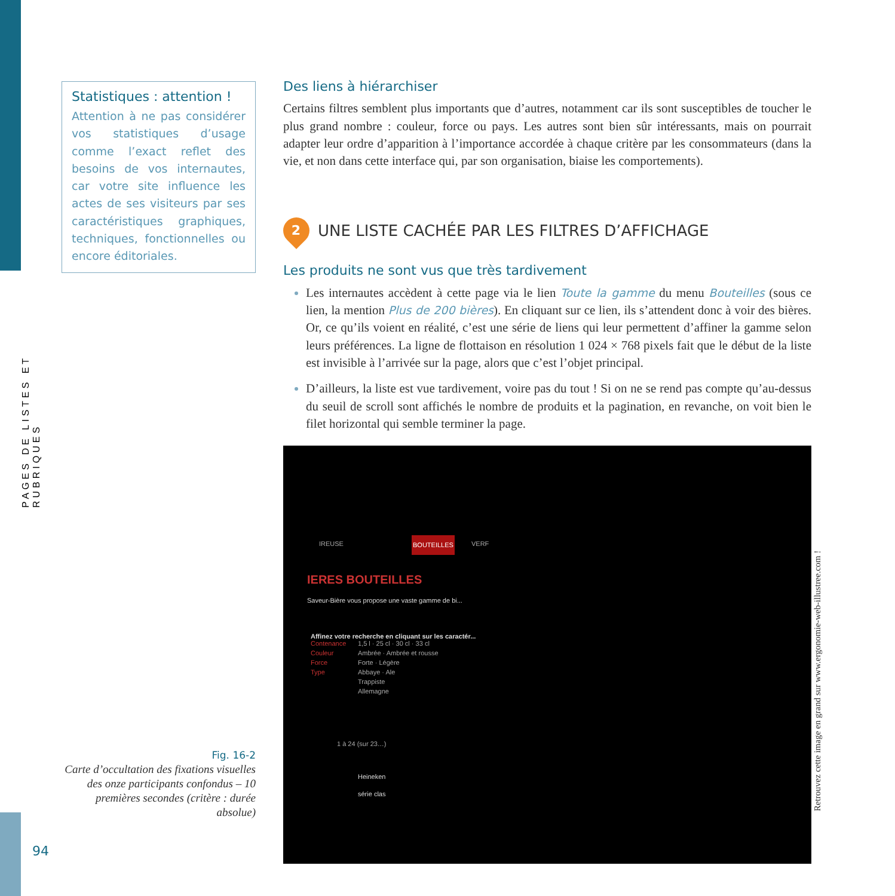PAGES DE LISTES ET RUBRIQUES
Statistiques : attention !
Attention à ne pas considérer vos statistiques d’usage comme l’exact reflet des besoins de vos internautes, car votre site influence les actes de ses visiteurs par ses caractéristiques graphiques, techniques, fonctionnelles ou encore éditoriales.
Fig. 16-2
Carte d’occultation des fixations visuelles des onze participants confondus – 10 premières secondes (critère : durée absolue)
94
Des liens à hiérarchiser
Certains filtres semblent plus importants que d’autres, notamment car ils sont susceptibles de toucher le plus grand nombre : couleur, force ou pays. Les autres sont bien sûr intéressants, mais on pourrait adapter leur ordre d’apparition à l’importance accordée à chaque critère par les consommateurs (dans la vie, et non dans cette interface qui, par son organisation, biaise les comportements).
2 UNE LISTE CACHÉE PAR LES FILTRES D’AFFICHAGE
Les produits ne sont vus que très tardivement
Les internautes accèdent à cette page via le lien Toute la gamme du menu Bouteilles (sous ce lien, la mention Plus de 200 bières). En cliquant sur ce lien, ils s’attendent donc à voir des bières. Or, ce qu’ils voient en réalité, c’est une série de liens qui leur permettent d’affiner la gamme selon leurs préférences. La ligne de flottaison en résolution 1 024 × 768 pixels fait que le début de la liste est invisible à l’arrivée sur la page, alors que c’est l’objet principal.
D’ailleurs, la liste est vue tardivement, voire pas du tout ! Si on ne se rend pas compte qu’au-dessus du seuil de scroll sont affichés le nombre de produits et la pagination, en revanche, on voit bien le filet horizontal qui semble terminer la page.
IREUSE BOUTEILLES VERF
IERES BOUTEILLES
Saveur-Bière vous propose une vaste gamme de bi...
Affinez votre recherche en cliquant sur les caractér...
Contenance
Couleur
Force
Type
1,5 l · 25 cl · 30 cl · 33 cl
Ambrée · Ambrée et rousse
Forte · Légère
Abbaye · Ale
Trappiste
Allemagne
1 à 24 (sur 23…)
Heineken
série clas
Retrouvez cette image en grand sur www.ergonomie-web-illustree.com !